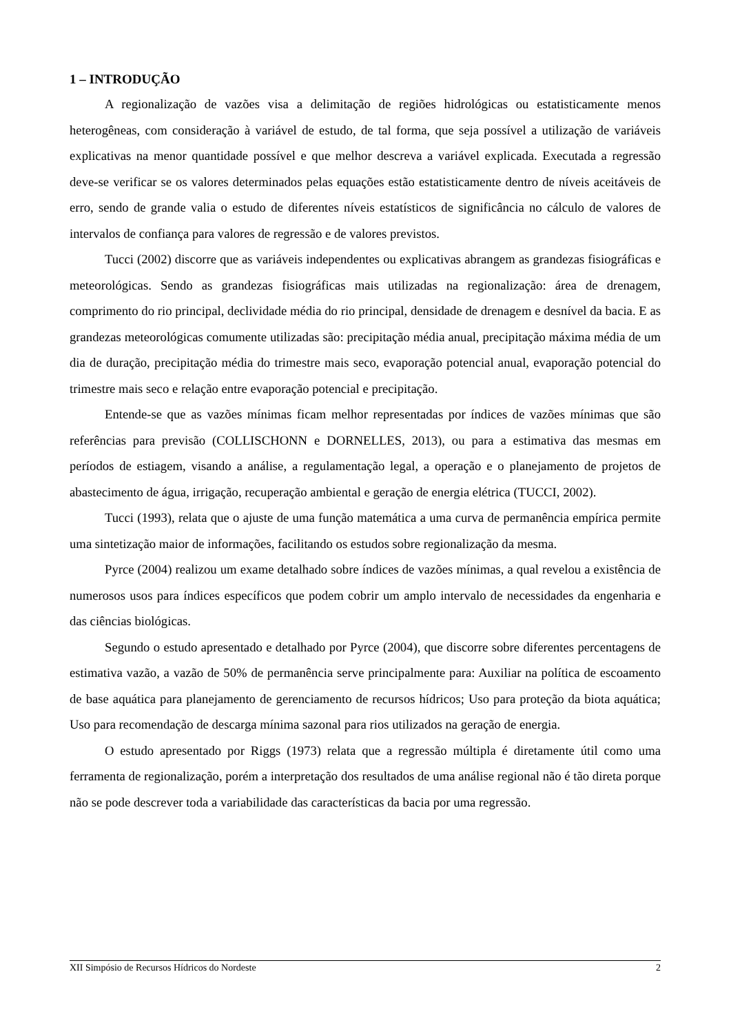1 – INTRODUÇÃO
A regionalização de vazões visa a delimitação de regiões hidrológicas ou estatisticamente menos heterogêneas, com consideração à variável de estudo, de tal forma, que seja possível a utilização de variáveis explicativas na menor quantidade possível e que melhor descreva a variável explicada. Executada a regressão deve-se verificar se os valores determinados pelas equações estão estatisticamente dentro de níveis aceitáveis de erro, sendo de grande valia o estudo de diferentes níveis estatísticos de significância no cálculo de valores de intervalos de confiança para valores de regressão e de valores previstos.
Tucci (2002) discorre que as variáveis independentes ou explicativas abrangem as grandezas fisiográficas e meteorológicas. Sendo as grandezas fisiográficas mais utilizadas na regionalização: área de drenagem, comprimento do rio principal, declividade média do rio principal, densidade de drenagem e desnível da bacia. E as grandezas meteorológicas comumente utilizadas são: precipitação média anual, precipitação máxima média de um dia de duração, precipitação média do trimestre mais seco, evaporação potencial anual, evaporação potencial do trimestre mais seco e relação entre evaporação potencial e precipitação.
Entende-se que as vazões mínimas ficam melhor representadas por índices de vazões mínimas que são referências para previsão (COLLISCHONN e DORNELLES, 2013), ou para a estimativa das mesmas em períodos de estiagem, visando a análise, a regulamentação legal, a operação e o planejamento de projetos de abastecimento de água, irrigação, recuperação ambiental e geração de energia elétrica (TUCCI, 2002).
Tucci (1993), relata que o ajuste de uma função matemática a uma curva de permanência empírica permite uma sintetização maior de informações, facilitando os estudos sobre regionalização da mesma.
Pyrce (2004) realizou um exame detalhado sobre índices de vazões mínimas, a qual revelou a existência de numerosos usos para índices específicos que podem cobrir um amplo intervalo de necessidades da engenharia e das ciências biológicas.
Segundo o estudo apresentado e detalhado por Pyrce (2004), que discorre sobre diferentes percentagens de estimativa vazão, a vazão de 50% de permanência serve principalmente para: Auxiliar na política de escoamento de base aquática para planejamento de gerenciamento de recursos hídricos; Uso para proteção da biota aquática; Uso para recomendação de descarga mínima sazonal para rios utilizados na geração de energia.
O estudo apresentado por Riggs (1973) relata que a regressão múltipla é diretamente útil como uma ferramenta de regionalização, porém a interpretação dos resultados de uma análise regional não é tão direta porque não se pode descrever toda a variabilidade das características da bacia por uma regressão.
XII Simpósio de Recursos Hídricos do Nordeste 2